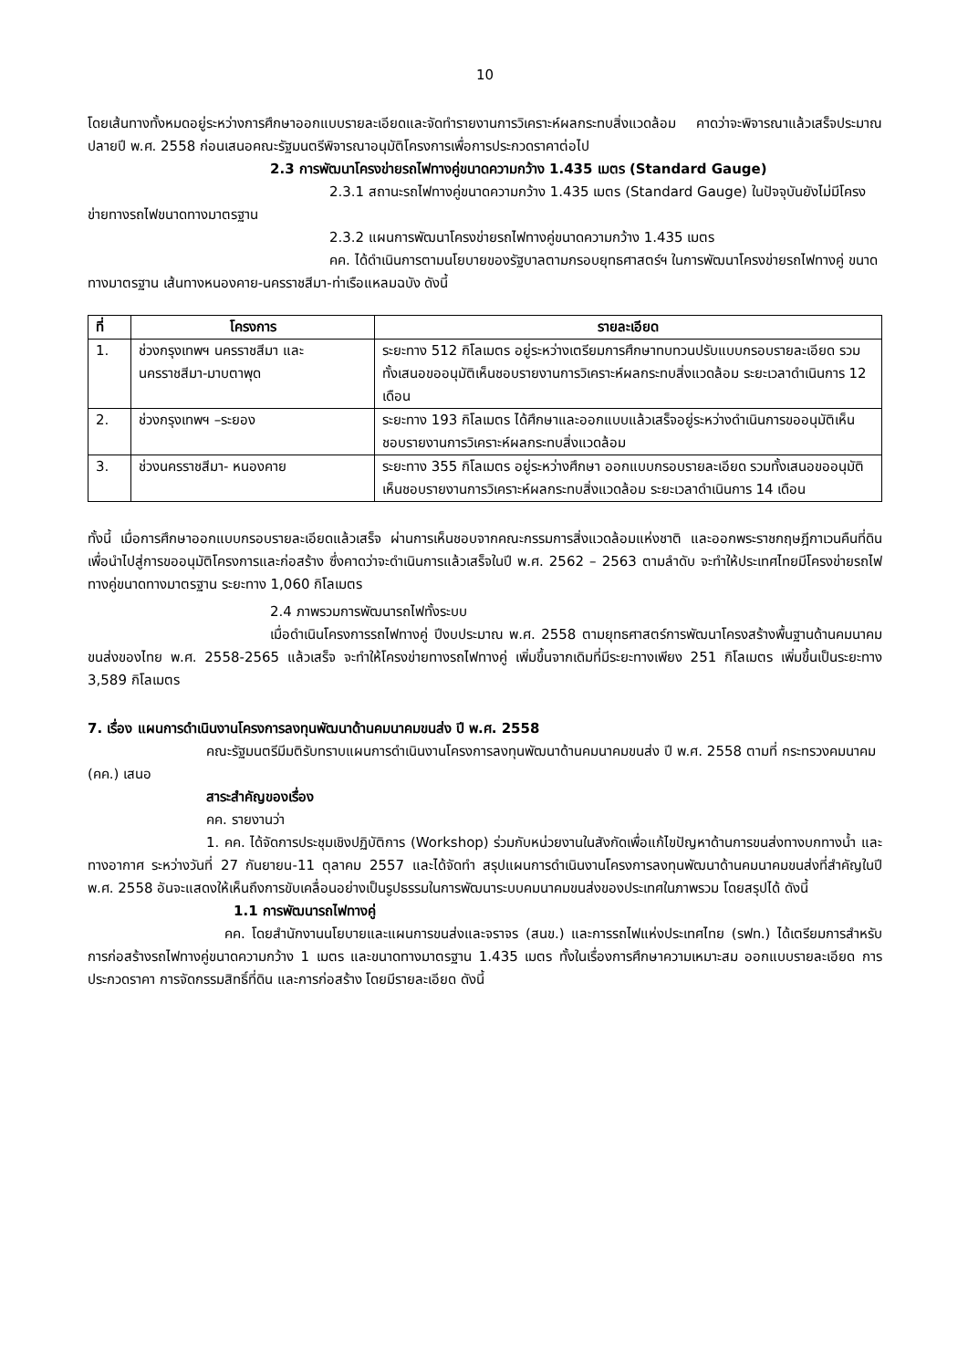10
โดยเส้นทางทั้งหมดอยู่ระหว่างการศึกษาออกแบบรายละเอียดและจัดทำรายงานการวิเคราะห์ผลกระทบสิ่งแวดล้อม คาดว่าจะพิจารณาแล้วเสร็จประมาณปลายปี พ.ศ. 2558 ก่อนเสนอคณะรัฐมนตรีพิจารณาอนุมัติโครงการเพื่อการประกวดราคาต่อไป
2.3 การพัฒนาโครงข่ายรถไฟทางคู่ขนาดความกว้าง 1.435 เมตร (Standard Gauge)
2.3.1 สถานะรถไฟทางคู่ขนาดความกว้าง 1.435 เมตร (Standard Gauge) ในปัจจุบันยังไม่มีโครงข่ายทางรถไฟขนาดทางมาตรฐาน
2.3.2 แผนการพัฒนาโครงข่ายรถไฟทางคู่ขนาดความกว้าง 1.435 เมตร
คค. ได้ดำเนินการตามนโยบายของรัฐบาลตามกรอบยุทธศาสตร์ฯ ในการพัฒนาโครงข่ายรถไฟทางคู่ ขนาดทางมาตรฐาน เส้นทางหนองคาย-นครราชสีมา-ท่าเรือแหลมฉบัง ดังนี้
| ที่ | โครงการ | รายละเอียด |
| --- | --- | --- |
| 1. | ช่วงกรุงเทพฯ นครราชสีมา และนครราชสีมา-มาบตาพุด | ระยะทาง 512 กิโลเมตร อยู่ระหว่างเตรียมการศึกษาทบทวนปรับแบบกรอบรายละเอียด รวมทั้งเสนอขออนุมัติเห็นชอบรายงานการวิเคราะห์ผลกระทบสิ่งแวดล้อม ระยะเวลาดำเนินการ 12 เดือน |
| 2. | ช่วงกรุงเทพฯ –ระยอง | ระยะทาง 193 กิโลเมตร ได้ศึกษาและออกแบบแล้วเสร็จอยู่ระหว่างดำเนินการขออนุมัติเห็นชอบรายงานการวิเคราะห์ผลกระทบสิ่งแวดล้อม |
| 3. | ช่วงนครราชสีมา- หนองคาย | ระยะทาง 355 กิโลเมตร อยู่ระหว่างศึกษา ออกแบบกรอบรายละเอียด รวมทั้งเสนอขออนุมัติเห็นชอบรายงานการวิเคราะห์ผลกระทบสิ่งแวดล้อม ระยะเวลาดำเนินการ 14 เดือน |
ทั้งนี้ เมื่อการศึกษาออกแบบกรอบรายละเอียดแล้วเสร็จ ผ่านการเห็นชอบจากคณะกรรมการสิ่งแวดล้อมแห่งชาติ และออกพระราชกฤษฎีกาเวนคืนที่ดินเพื่อนำไปสู่การขออนุมัติโครงการและก่อสร้าง ซึ่งคาดว่าจะดำเนินการแล้วเสร็จในปี พ.ศ. 2562 – 2563 ตามลำดับ จะทำให้ประเทศไทยมีโครงข่ายรถไฟทางคู่ขนาดทางมาตรฐาน ระยะทาง 1,060 กิโลเมตร
2.4 ภาพรวมการพัฒนารถไฟทั้งระบบ
เมื่อดำเนินโครงการรถไฟทางคู่ ปีงบประมาณ พ.ศ. 2558 ตามยุทธศาสตร์การพัฒนาโครงสร้างพื้นฐานด้านคมนาคมขนส่งของไทย พ.ศ. 2558-2565 แล้วเสร็จ จะทำให้โครงข่ายทางรถไฟทางคู่ เพิ่มขึ้นจากเดิมที่มีระยะทางเพียง 251 กิโลเมตร เพิ่มขึ้นเป็นระยะทาง 3,589 กิโลเมตร
7. เรื่อง แผนการดำเนินงานโครงการลงทุนพัฒนาด้านคมนาคมขนส่ง ปี พ.ศ. 2558
คณะรัฐมนตรีมีมติรับทราบแผนการดำเนินงานโครงการลงทุนพัฒนาด้านคมนาคมขนส่ง ปี พ.ศ. 2558 ตามที่ กระทรวงคมนาคม (คค.) เสนอ
สาระสำคัญของเรื่อง
คค. รายงานว่า
1. คค. ได้จัดการประชุมเชิงปฏิบัติการ (Workshop) ร่วมกับหน่วยงานในสังกัดเพื่อแก้ไขปัญหาด้านการขนส่งทางบกทางน้ำ และทางอากาศ ระหว่างวันที่ 27 กันยายน-11 ตุลาคม 2557 และได้จัดทำ สรุปแผนการดำเนินงานโครงการลงทุนพัฒนาด้านคมนาคมขนส่งที่สำคัญในปี พ.ศ. 2558 อันจะแสดงให้เห็นถึงการขับเคลื่อนอย่างเป็นรูปธรรมในการพัฒนาระบบคมนาคมขนส่งของประเทศในภาพรวม โดยสรุปได้ ดังนี้
1.1 การพัฒนารถไฟทางคู่
คค. โดยสำนักงานนโยบายและแผนการขนส่งและจราจร (สนข.) และการรถไฟแห่งประเทศไทย (รฟท.) ได้เตรียมการสำหรับการก่อสร้างรถไฟทางคู่ขนาดความกว้าง 1 เมตร และขนาดทางมาตรฐาน 1.435 เมตร ทั้งในเรื่องการศึกษาความเหมาะสม ออกแบบรายละเอียด การประกวดราคา การจัดกรรมสิทธิ์ที่ดิน และการก่อสร้าง โดยมีรายละเอียด ดังนี้